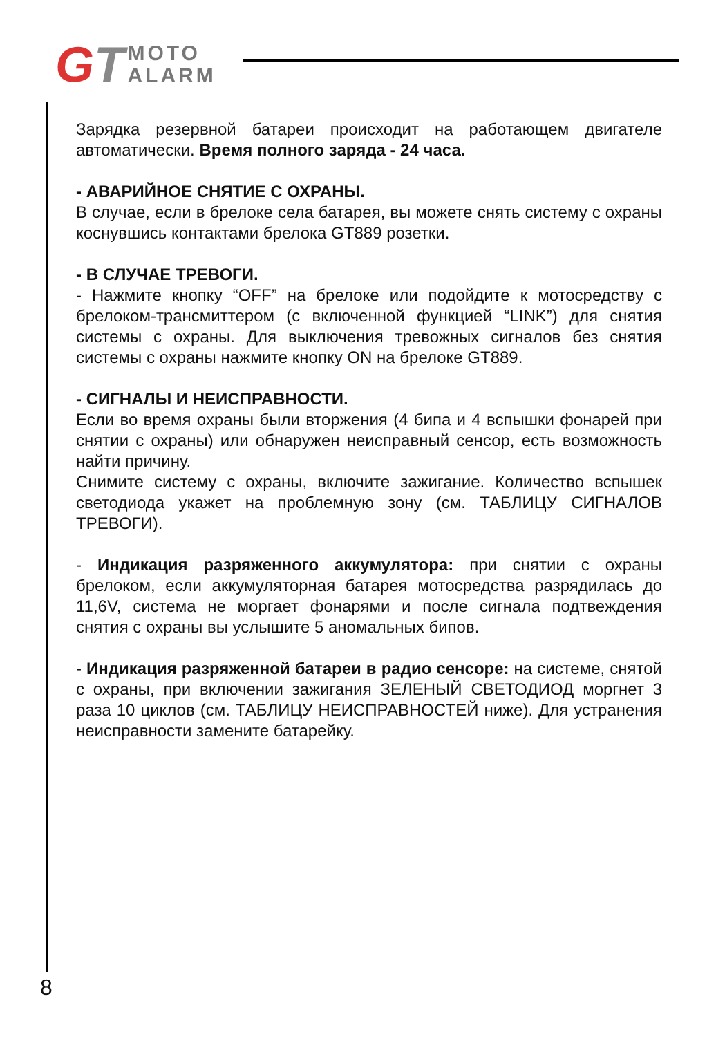GT MOTO
ALARM
Зарядка резервной батареи происходит на работающем двигателе автоматически. Время полного заряда - 24 часа.
- АВАРИЙНОЕ СНЯТИЕ С ОХРАНЫ.
В случае, если в брелоке села батарея, вы можете снять систему с охраны коснувшись контактами брелока GT889 розетки.
- В СЛУЧАЕ ТРЕВОГИ.
- Нажмите кнопку “OFF” на брелоке или подойдите к мотосредству с брелоком-трансмиттером (с включенной функцией “LINK”) для снятия системы с охраны. Для выключения тревожных сигналов без снятия системы с охраны нажмите кнопку ON на брелоке GT889.
- СИГНАЛЫ И НЕИСПРАВНОСТИ.
Если во время охраны были вторжения (4 бипа и 4 вспышки фонарей при снятии с охраны) или обнаружен неисправный сенсор, есть возможность найти причину.
Снимите систему с охраны, включите зажигание. Количество вспышек светодиода укажет на проблемную зону (см. ТАБЛИЦУ СИГНАЛОВ ТРЕВОГИ).
- Индикация разряженного аккумулятора: при снятии с охраны брелоком, если аккумуляторная батарея мотосредства разрядилась до 11,6V, система не моргает фонарями и после сигнала подтвеждения снятия с охраны вы услышите 5 аномальных бипов.
- Индикация разряженной батареи в радио сенсоре: на системе, снятой с охраны, при включении зажигания ЗЕЛЕНЫЙ СВЕТОДИОД моргнет 3 раза 10 циклов (см. ТАБЛИЦУ НЕИСПРАВНОСТЕЙ ниже). Для устранения неисправности замените батарейку.
8